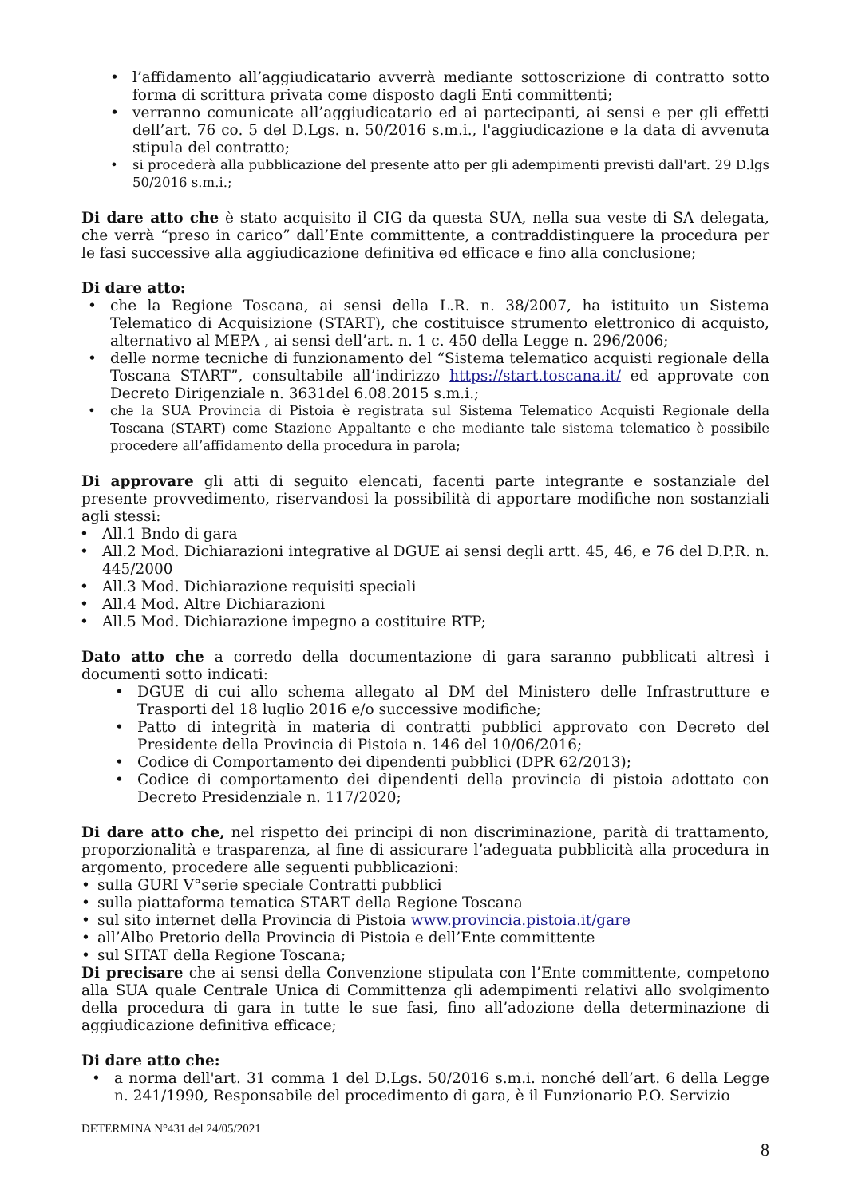• l’affidamento all’aggiudicatario avverrà mediante sottoscrizione di contratto sotto forma di scrittura privata come disposto dagli Enti committenti;
• verranno comunicate all’aggiudicatario ed ai partecipanti, ai sensi e per gli effetti dell’art. 76 co. 5 del D.Lgs. n. 50/2016 s.m.i., l'aggiudicazione e la data di avvenuta stipula del contratto;
• si procederà alla pubblicazione del presente atto per gli adempimenti previsti dall'art. 29 D.lgs 50/2016 s.m.i.;
Di dare atto che è stato acquisito il CIG da questa SUA, nella sua veste di SA delegata, che verrà “preso in carico” dall’Ente committente, a contraddistinguere la procedura per le fasi successive alla aggiudicazione definitiva ed efficace e fino alla conclusione;
Di dare atto:
• che la Regione Toscana, ai sensi della L.R. n. 38/2007, ha istituito un Sistema Telematico di Acquisizione (START), che costituisce strumento elettronico di acquisto, alternativo al MEPA , ai sensi dell’art. n. 1 c. 450 della Legge n. 296/2006;
• delle norme tecniche di funzionamento del “Sistema telematico acquisti regionale della Toscana START”, consultabile all’indirizzo https://start.toscana.it/ ed approvate con Decreto Dirigenziale n. 3631del 6.08.2015 s.m.i.;
• che la SUA Provincia di Pistoia è registrata sul Sistema Telematico Acquisti Regionale della Toscana (START) come Stazione Appaltante e che mediante tale sistema telematico è possibile procedere all’affidamento della procedura in parola;
Di approvare gli atti di seguito elencati, facenti parte integrante e sostanziale del presente provvedimento, riservandosi la possibilità di apportare modifiche non sostanziali agli stessi:
• All.1 Bndo di gara
• All.2 Mod. Dichiarazioni integrative al DGUE ai sensi degli artt. 45, 46, e 76 del D.P.R. n. 445/2000
• All.3 Mod. Dichiarazione requisiti speciali
• All.4 Mod. Altre Dichiarazioni
• All.5 Mod. Dichiarazione impegno a costituire RTP;
Dato atto che a corredo della documentazione di gara saranno pubblicati altresì i documenti sotto indicati:
• DGUE di cui allo schema allegato al DM del Ministero delle Infrastrutture e Trasporti del 18 luglio 2016 e/o successive modifiche;
• Patto di integrità in materia di contratti pubblici approvato con Decreto del Presidente della Provincia di Pistoia n. 146 del 10/06/2016;
• Codice di Comportamento dei dipendenti pubblici (DPR 62/2013);
• Codice di comportamento dei dipendenti della provincia di pistoia adottato con Decreto Presidenziale n. 117/2020;
Di dare atto che, nel rispetto dei principi di non discriminazione, parità di trattamento, proporzionalità e trasparenza, al fine di assicurare l’adeguata pubblicità alla procedura in argomento, procedere alle seguenti pubblicazioni:
• sulla GURI V°serie speciale Contratti pubblici
• sulla piattaforma tematica START della Regione Toscana
• sul sito internet della Provincia di Pistoia www.provincia.pistoia.it/gare
• all’Albo Pretorio della Provincia di Pistoia e dell’Ente committente
• sul SITAT della Regione Toscana;
Di precisare che ai sensi della Convenzione stipulata con l’Ente committente, competono alla SUA quale Centrale Unica di Committenza gli adempimenti relativi allo svolgimento della procedura di gara in tutte le sue fasi, fino all’adozione della determinazione di aggiudicazione definitiva efficace;
Di dare atto che:
• a norma dell'art. 31 comma 1 del D.Lgs. 50/2016 s.m.i. nonché dell’art. 6 della Legge n. 241/1990, Responsabile del procedimento di gara, è il Funzionario P.O. Servizio
DETERMINA N°431 del 24/05/2021
8